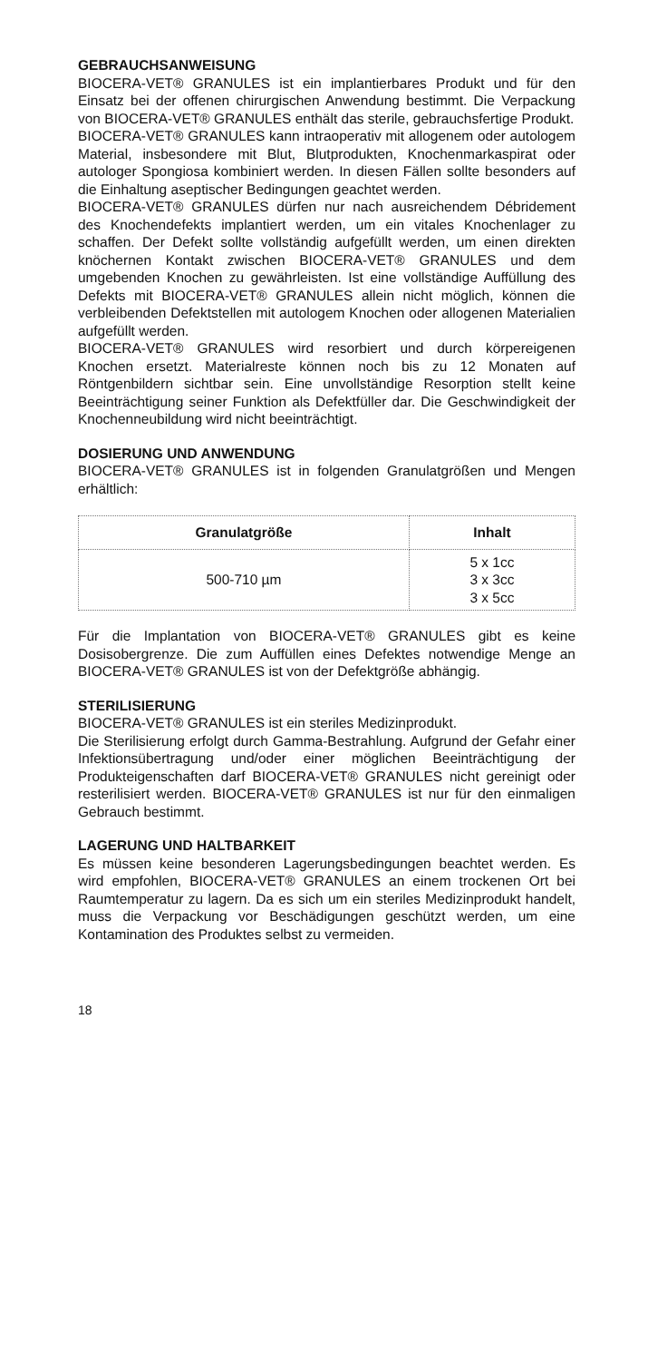GEBRAUCHSANWEISUNG
BIOCERA-VET® GRANULES ist ein implantierbares Produkt und für den Einsatz bei der offenen chirurgischen Anwendung bestimmt. Die Verpackung von BIOCERA-VET® GRANULES enthält das sterile, gebrauchsfertige Produkt.
BIOCERA-VET® GRANULES kann intraoperativ mit allogenem oder autologem Material, insbesondere mit Blut, Blutprodukten, Knochenmarkaspirat oder autologer Spongiosa kombiniert werden. In diesen Fällen sollte besonders auf die Einhaltung aseptischer Bedingungen geachtet werden.
BIOCERA-VET® GRANULES dürfen nur nach ausreichendem Débridement des Knochendefekts implantiert werden, um ein vitales Knochenlager zu schaffen. Der Defekt sollte vollständig aufgefüllt werden, um einen direkten knöchernen Kontakt zwischen BIOCERA-VET® GRANULES und dem umgebenden Knochen zu gewährleisten. Ist eine vollständige Auffüllung des Defekts mit BIOCERA-VET® GRANULES allein nicht möglich, können die verbleibenden Defektstellen mit autologem Knochen oder allogenen Materialien aufgefüllt werden.
BIOCERA-VET® GRANULES wird resorbiert und durch körpereigenen Knochen ersetzt. Materialreste können noch bis zu 12 Monaten auf Röntgenbildern sichtbar sein. Eine unvollständige Resorption stellt keine Beeinträchtigung seiner Funktion als Defektfüller dar. Die Geschwindigkeit der Knochenneubildung wird nicht beeinträchtigt.
DOSIERUNG UND ANWENDUNG
BIOCERA-VET® GRANULES ist in folgenden Granulatgrößen und Mengen erhältlich:
| Granulatgröße | Inhalt |
| --- | --- |
| 500-710 µm | 5 x 1cc 3 x 3cc 3 x 5cc |
Für die Implantation von BIOCERA-VET® GRANULES gibt es keine Dosisobergrenze. Die zum Auffüllen eines Defektes notwendige Menge an BIOCERA-VET® GRANULES ist von der Defektgröße abhängig.
STERILISIERUNG
BIOCERA-VET® GRANULES ist ein steriles Medizinprodukt.
Die Sterilisierung erfolgt durch Gamma-Bestrahlung. Aufgrund der Gefahr einer Infektionsübertragung und/oder einer möglichen Beeinträchtigung der Produkteigenschaften darf BIOCERA-VET® GRANULES nicht gereinigt oder resterilisiert werden. BIOCERA-VET® GRANULES ist nur für den einmaligen Gebrauch bestimmt.
LAGERUNG UND HALTBARKEIT
Es müssen keine besonderen Lagerungsbedingungen beachtet werden. Es wird empfohlen, BIOCERA-VET® GRANULES an einem trockenen Ort bei Raumtemperatur zu lagern. Da es sich um ein steriles Medizinprodukt handelt, muss die Verpackung vor Beschädigungen geschützt werden, um eine Kontamination des Produktes selbst zu vermeiden.
18